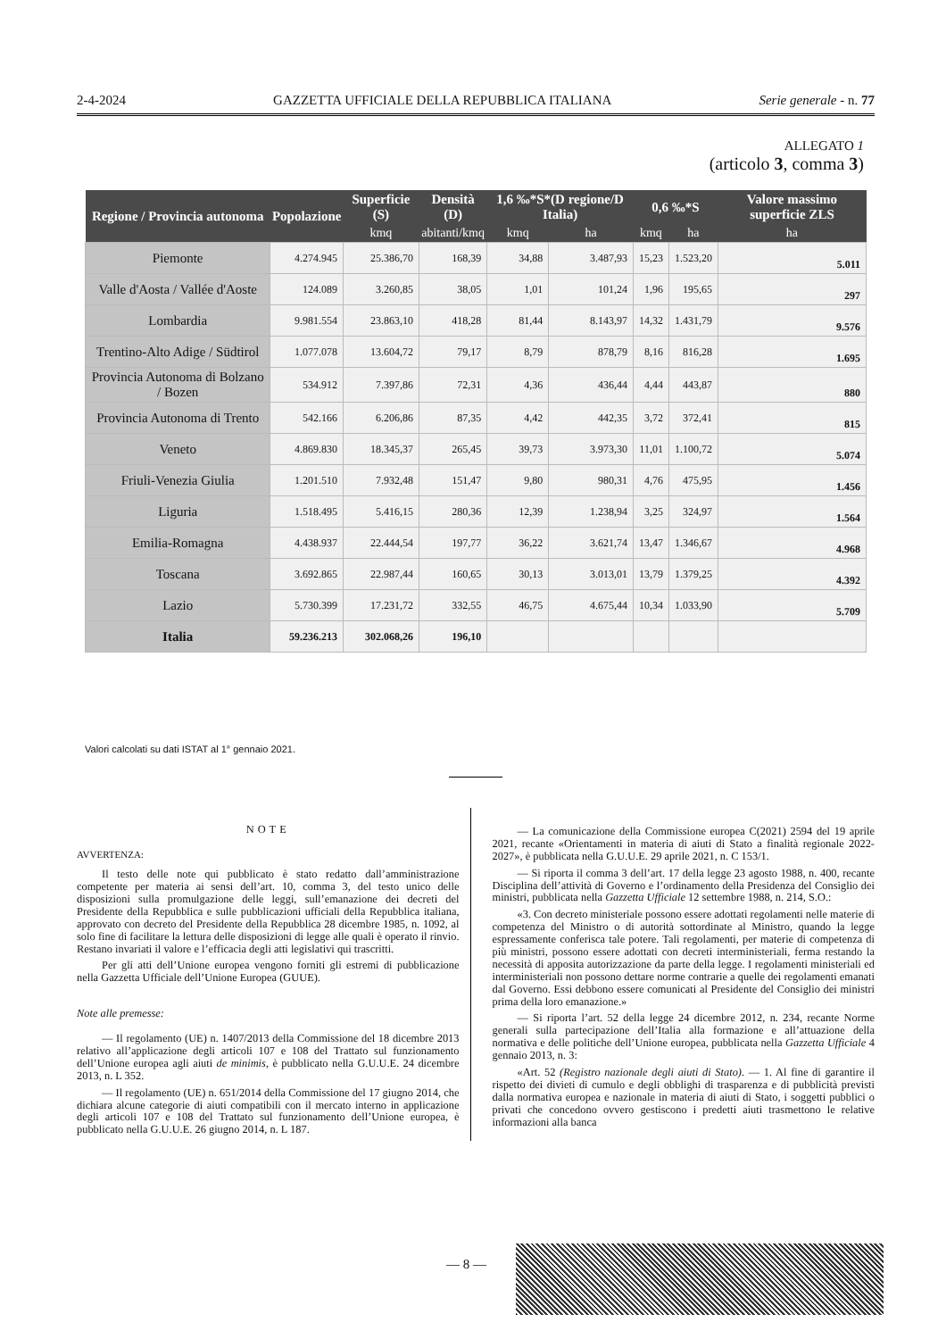2-4-2024 GAZZETTA UFFICIALE DELLA REPUBBLICA ITALIANA Serie generale - n. 77
ALLEGATO 1
(articolo 3, comma 3)
| Regione / Provincia autonoma | Popolazione | Superficie (S) | Densità (D) | 1,6 ‰*S*(D regione/D Italia) | | 0,6 ‰*S | | Valore massimo superficie ZLS |
| --- | --- | --- | --- | --- | --- | --- | --- | --- |
| | | kmq | abitanti/kmq | kmq | ha | kmq | ha | ha |
| Piemonte | 4.274.945 | 25.386,70 | 168,39 | 34,88 | 3.487,93 | 15,23 | 1.523,20 | 5.011 |
| Valle d'Aosta / Vallée d'Aoste | 124.089 | 3.260,85 | 38,05 | 1,01 | 101,24 | 1,96 | 195,65 | 297 |
| Lombardia | 9.981.554 | 23.863,10 | 418,28 | 81,44 | 8.143,97 | 14,32 | 1.431,79 | 9.576 |
| Trentino-Alto Adige / Südtirol | 1.077.078 | 13.604,72 | 79,17 | 8,79 | 878,79 | 8,16 | 816,28 | 1.695 |
| Provincia Autonoma di Bolzano / Bozen | 534.912 | 7.397,86 | 72,31 | 4,36 | 436,44 | 4,44 | 443,87 | 880 |
| Provincia Autonoma di Trento | 542.166 | 6.206,86 | 87,35 | 4,42 | 442,35 | 3,72 | 372,41 | 815 |
| Veneto | 4.869.830 | 18.345,37 | 265,45 | 39,73 | 3.973,30 | 11,01 | 1.100,72 | 5.074 |
| Friuli-Venezia Giulia | 1.201.510 | 7.932,48 | 151,47 | 9,80 | 980,31 | 4,76 | 475,95 | 1.456 |
| Liguria | 1.518.495 | 5.416,15 | 280,36 | 12,39 | 1.238,94 | 3,25 | 324,97 | 1.564 |
| Emilia-Romagna | 4.438.937 | 22.444,54 | 197,77 | 36,22 | 3.621,74 | 13,47 | 1.346,67 | 4.968 |
| Toscana | 3.692.865 | 22.987,44 | 160,65 | 30,13 | 3.013,01 | 13,79 | 1.379,25 | 4.392 |
| Lazio | 5.730.399 | 17.231,72 | 332,55 | 46,75 | 4.675,44 | 10,34 | 1.033,90 | 5.709 |
| Italia | 59.236.213 | 302.068,26 | 196,10 | | | | | |
Valori calcolati su dati ISTAT al 1° gennaio 2021.
NOTE
AVVERTENZA:
Il testo delle note qui pubblicato è stato redatto dall’amministrazione competente per materia ai sensi dell’art. 10, comma 3, del testo unico delle disposizioni sulla promulgazione delle leggi, sull’emanazione dei decreti del Presidente della Repubblica e sulle pubblicazioni ufficiali della Repubblica italiana, approvato con decreto del Presidente della Repubblica 28 dicembre 1985, n. 1092, al solo fine di facilitare la lettura delle disposizioni di legge alle quali è operato il rinvio. Restano invariati il valore e l’efficacia degli atti legislativi qui trascritti.
Per gli atti dell’Unione europea vengono forniti gli estremi di pubblicazione nella Gazzetta Ufficiale dell’Unione Europea (GUUE).
Note alle premesse:
— Il regolamento (UE) n. 1407/2013 della Commissione del 18 dicembre 2013 relativo all’applicazione degli articoli 107 e 108 del Trattato sul funzionamento dell’Unione europea agli aiuti de minimis, è pubblicato nella G.U.U.E. 24 dicembre 2013, n. L 352.
— Il regolamento (UE) n. 651/2014 della Commissione del 17 giugno 2014, che dichiara alcune categorie di aiuti compatibili con il mercato interno in applicazione degli articoli 107 e 108 del Trattato sul funzionamento dell’Unione europea, è pubblicato nella G.U.U.E. 26 giugno 2014, n. L 187.
— La comunicazione della Commissione europea C(2021) 2594 del 19 aprile 2021, recante «Orientamenti in materia di aiuti di Stato a finalità regionale 2022-2027», è pubblicata nella G.U.U.E. 29 aprile 2021, n. C 153/1.
— Si riporta il comma 3 dell’art. 17 della legge 23 agosto 1988, n. 400, recante Disciplina dell’attività di Governo e l’ordinamento della Presidenza del Consiglio dei ministri, pubblicata nella Gazzetta Ufficiale 12 settembre 1988, n. 214, S.O.:
«3. Con decreto ministeriale possono essere adottati regolamenti nelle materie di competenza del Ministro o di autorità sottordinate al Ministro, quando la legge espressamente conferisca tale potere. Tali regolamenti, per materie di competenza di più ministri, possono essere adottati con decreti interministeriali, ferma restando la necessità di apposita autorizzazione da parte della legge. I regolamenti ministeriali ed interministeriali non possono dettare norme contrarie a quelle dei regolamenti emanati dal Governo. Essi debbono essere comunicati al Presidente del Consiglio dei ministri prima della loro emanazione.»
— Si riporta l’art. 52 della legge 24 dicembre 2012, n. 234, recante Norme generali sulla partecipazione dell’Italia alla formazione e all’attuazione della normativa e delle politiche dell’Unione europea, pubblicata nella Gazzetta Ufficiale 4 gennaio 2013, n. 3:
«Art. 52 (Registro nazionale degli aiuti di Stato). — 1. Al fine di garantire il rispetto dei divieti di cumulo e degli obblighi di trasparenza e di pubblicità previsti dalla normativa europea e nazionale in materia di aiuti di Stato, i soggetti pubblici o privati che concedono ovvero gestiscono i predetti aiuti trasmettono le relative informazioni alla banca
— 8 —